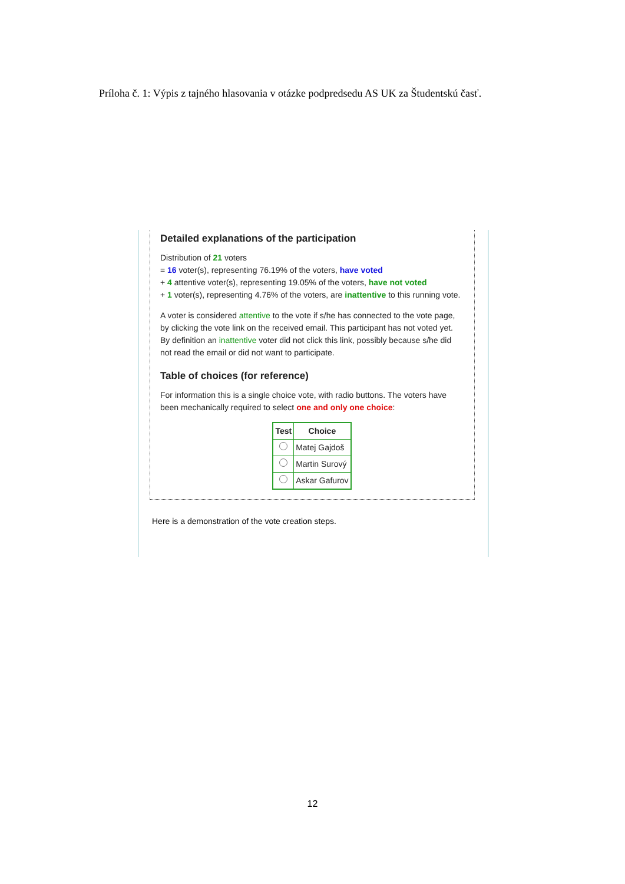Príloha č. 1: Výpis z tajného hlasovania v otázke podpredsedu AS UK za Študentskú časť.
Detailed explanations of the participation
Distribution of 21 voters
= 16 voter(s), representing 76.19% of the voters, have voted
+ 4 attentive voter(s), representing 19.05% of the voters, have not voted
+ 1 voter(s), representing 4.76% of the voters, are inattentive to this running vote.
A voter is considered attentive to the vote if s/he has connected to the vote page, by clicking the vote link on the received email. This participant has not voted yet.
By definition an inattentive voter did not click this link, possibly because s/he did not read the email or did not want to participate.
Table of choices (for reference)
For information this is a single choice vote, with radio buttons. The voters have been mechanically required to select one and only one choice:
| Test | Choice |
| --- | --- |
| | Matej Gajdoš |
| | Martin Surový |
| | Askar Gafurov |
Here is a demonstration of the vote creation steps.
12